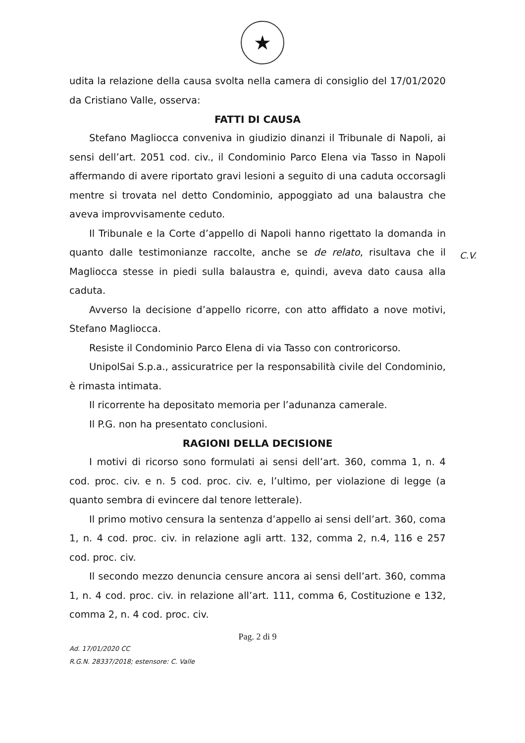★
C.V.
udita la relazione della causa svolta nella camera di consiglio del 17/01/2020 da Cristiano Valle, osserva:
FATTI DI CAUSA
Stefano Magliocca conveniva in giudizio dinanzi il Tribunale di Napoli, ai sensi dell’art. 2051 cod. civ., il Condominio Parco Elena via Tasso in Napoli affermando di avere riportato gravi lesioni a seguito di una caduta occorsagli mentre si trovata nel detto Condominio, appoggiato ad una balaustra che aveva improvvisamente ceduto.
Il Tribunale e la Corte d’appello di Napoli hanno rigettato la domanda in quanto dalle testimonianze raccolte, anche se de relato, risultava che il Magliocca stesse in piedi sulla balaustra e, quindi, aveva dato causa alla caduta.
Avverso la decisione d’appello ricorre, con atto affidato a nove motivi, Stefano Magliocca.
Resiste il Condominio Parco Elena di via Tasso con controricorso.
UnipolSai S.p.a., assicuratrice per la responsabilità civile del Condominio, è rimasta intimata.
Il ricorrente ha depositato memoria per l’adunanza camerale.
Il P.G. non ha presentato conclusioni.
RAGIONI DELLA DECISIONE
I motivi di ricorso sono formulati ai sensi dell’art. 360, comma 1, n. 4 cod. proc. civ. e n. 5 cod. proc. civ. e, l’ultimo, per violazione di legge (a quanto sembra di evincere dal tenore letterale).
Il primo motivo censura la sentenza d’appello ai sensi dell’art. 360, coma 1, n. 4 cod. proc. civ. in relazione agli artt. 132, comma 2, n.4, 116 e 257 cod. proc. civ.
Il secondo mezzo denuncia censure ancora ai sensi dell’art. 360, comma 1, n. 4 cod. proc. civ. in relazione all’art. 111, comma 6, Costituzione e 132, comma 2, n. 4 cod. proc. civ.
Pag. 2 di 9
Ad. 17/01/2020 CC
R.G.N. 28337/2018; estensore: C. Valle